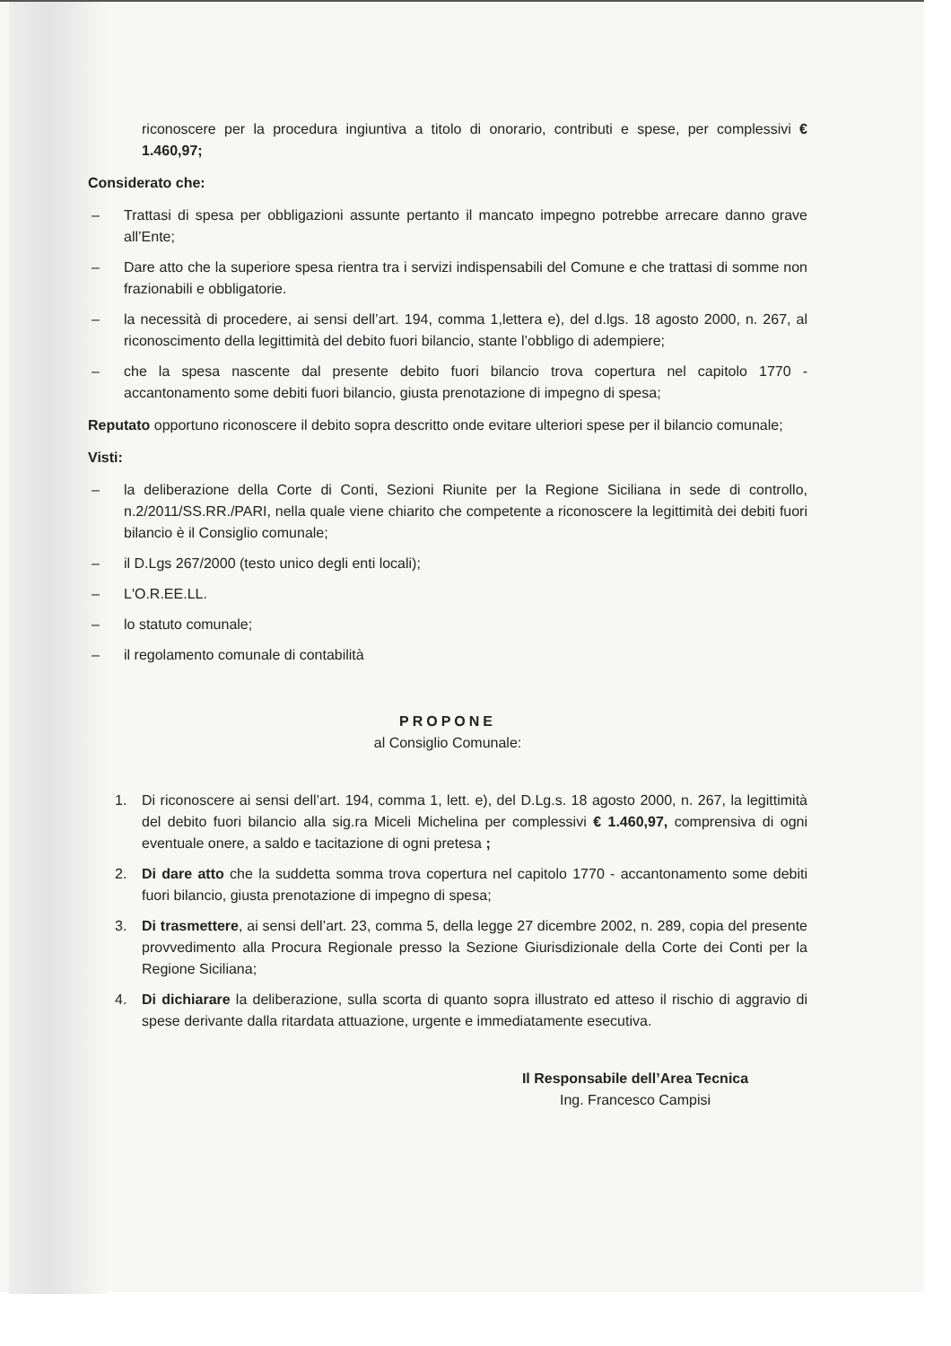riconoscere per la procedura ingiuntiva a titolo di onorario, contributi e spese, per complessivi € 1.460,97;
Considerato che:
– Trattasi di spesa per obbligazioni assunte pertanto il mancato impegno potrebbe arrecare danno grave all’Ente;
– Dare atto che la superiore spesa rientra tra i servizi indispensabili del Comune e che trattasi di somme non frazionabili e obbligatorie.
– la necessità di procedere, ai sensi dell’art. 194, comma 1,lettera e), del d.lgs. 18 agosto 2000, n. 267, al riconoscimento della legittimità del debito fuori bilancio, stante l’obbligo di adempiere;
– che la spesa nascente dal presente debito fuori bilancio trova copertura nel capitolo 1770 - accantonamento some debiti fuori bilancio, giusta prenotazione di impegno di spesa;
Reputato opportuno riconoscere il debito sopra descritto onde evitare ulteriori spese per il bilancio comunale;
Visti:
– la deliberazione della Corte di Conti, Sezioni Riunite per la Regione Siciliana in sede di controllo, n.2/2011/SS.RR./PARI, nella quale viene chiarito che competente a riconoscere la legittimità dei debiti fuori bilancio è il Consiglio comunale;
– il D.Lgs 267/2000 (testo unico degli enti locali);
– L'O.R.EE.LL.
– lo statuto comunale;
– il regolamento comunale di contabilità
PROPONE
al Consiglio Comunale:
1. Di riconoscere ai sensi dell’art. 194, comma 1, lett. e), del D.Lg.s. 18 agosto 2000, n. 267, la legittimità del debito fuori bilancio alla sig.ra Miceli Michelina per complessivi € 1.460,97, comprensiva di ogni eventuale onere, a saldo e tacitazione di ogni pretesa ;
2. Di dare atto che la suddetta somma trova copertura nel capitolo 1770 - accantonamento some debiti fuori bilancio, giusta prenotazione di impegno di spesa;
3. Di trasmettere, ai sensi dell’art. 23, comma 5, della legge 27 dicembre 2002, n. 289, copia del presente provvedimento alla Procura Regionale presso la Sezione Giurisdizionale della Corte dei Conti per la Regione Siciliana;
4. Di dichiarare la deliberazione, sulla scorta di quanto sopra illustrato ed atteso il rischio di aggravio di spese derivante dalla ritardata attuazione, urgente e immediatamente esecutiva.
Il Responsabile dell’Area Tecnica
Ing. Francesco Campisi